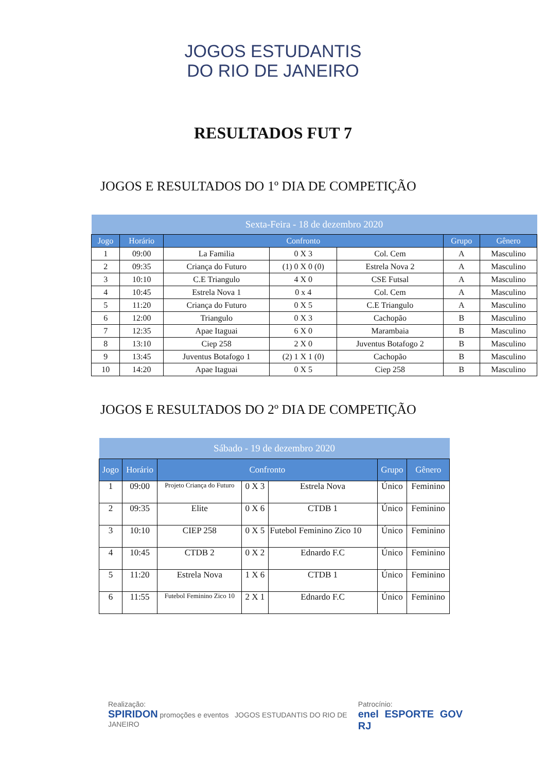JOGOS ESTUDANTIS
DO RIO DE JANEIRO
RESULTADOS FUT 7
JOGOS E RESULTADOS DO 1º DIA DE COMPETIÇÃO
| Sexta-Feira - 18 de dezembro 2020 | | | | | | |
| --- | --- | --- | --- | --- | --- | --- |
| Jogo | Horário | Confronto | | | Grupo | Gênero |
| 1 | 09:00 | La Familia | 0 X 3 | Col. Cem | A | Masculino |
| 2 | 09:35 | Criança do Futuro | (1) 0 X 0 (0) | Estrela Nova 2 | A | Masculino |
| 3 | 10:10 | C.E Triangulo | 4 X 0 | CSE Futsal | A | Masculino |
| 4 | 10:45 | Estrela Nova 1 | 0 x 4 | Col. Cem | A | Masculino |
| 5 | 11:20 | Criança do Futuro | 0 X 5 | C.E Triangulo | A | Masculino |
| 6 | 12:00 | Triangulo | 0 X 3 | Cachopão | B | Masculino |
| 7 | 12:35 | Apae Itaguai | 6 X 0 | Marambaia | B | Masculino |
| 8 | 13:10 | Ciep 258 | 2 X 0 | Juventus Botafogo 2 | B | Masculino |
| 9 | 13:45 | Juventus Botafogo 1 | (2) 1 X 1 (0) | Cachopão | B | Masculino |
| 10 | 14:20 | Apae Itaguai | 0 X 5 | Ciep 258 | B | Masculino |
JOGOS E RESULTADOS DO 2º DIA DE COMPETIÇÃO
| Sábado - 19 de dezembro 2020 | | | | | | |
| --- | --- | --- | --- | --- | --- | --- |
| Jogo | Horário | Confronto | | | Grupo | Gênero |
| 1 | 09:00 | Projeto Criança do Futuro | 0 X 3 | Estrela Nova | Único | Feminino |
| 2 | 09:35 | Elite | 0 X 6 | CTDB 1 | Único | Feminino |
| 3 | 10:10 | CIEP 258 | 0 X 5 | Futebol Feminino Zico 10 | Único | Feminino |
| 4 | 10:45 | CTDB 2 | 0 X 2 | Ednardo F.C | Único | Feminino |
| 5 | 11:20 | Estrela Nova | 1 X 6 | CTDB 1 | Único | Feminino |
| 6 | 11:55 | Futebol Feminino Zico 10 | 2 X 1 | Ednardo F.C | Único | Feminino |
Realização:
SPIRIDON promoções e eventos JOGOS ESTUDANTIS DO RIO DE JANEIRO
Patrocínio:
enel ESPORTE GOV RJ